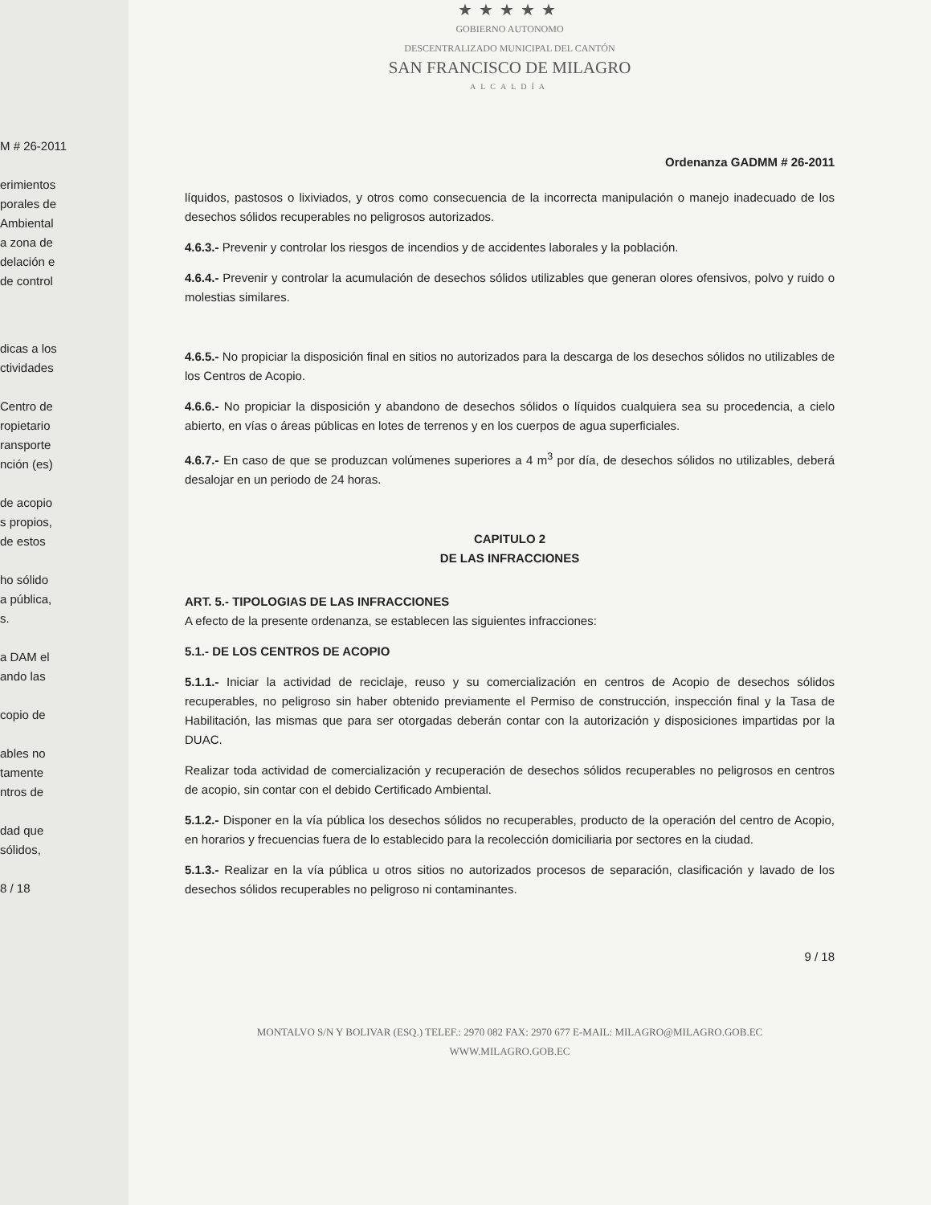M # 26-2011
erimientos
porales de
Ambiental
a zona de
delación e
de control
dicas a los
ctividades
Centro de
ropietario
ransporte
nción (es)
de acopio
s propios,
de estos
ho sólido
a pública,
s.
a DAM el
ando las
copio de
ables no
tamente
ntros de
dad que
sólidos,
8 / 18
★★★★★
GOBIERNO AUTONOMO
DESCENTRALIZADO MUNICIPAL DEL CANTÓN
SAN FRANCISCO DE MILAGRO
ALCALDÍA
Ordenanza GADMM # 26-2011
líquidos, pastosos o lixiviados, y otros como consecuencia de la incorrecta manipulación o manejo inadecuado de los desechos sólidos recuperables no peligrosos autorizados.
4.6.3.- Prevenir y controlar los riesgos de incendios y de accidentes laborales y la población.
4.6.4.- Prevenir y controlar la acumulación de desechos sólidos utilizables que generan olores ofensivos, polvo y ruido o molestias similares.
4.6.5.- No propiciar la disposición final en sitios no autorizados para la descarga de los desechos sólidos no utilizables de los Centros de Acopio.
4.6.6.- No propiciar la disposición y abandono de desechos sólidos o líquidos cualquiera sea su procedencia, a cielo abierto, en vías o áreas públicas en lotes de terrenos y en los cuerpos de agua superficiales.
4.6.7.- En caso de que se produzcan volúmenes superiores a 4 m<sup>3</sup> por día, de desechos sólidos no utilizables, deberá desalojar en un periodo de 24 horas.
CAPITULO 2
DE LAS INFRACCIONES
ART. 5.- TIPOLOGIAS DE LAS INFRACCIONES
A efecto de la presente ordenanza, se establecen las siguientes infracciones:
5.1.- DE LOS CENTROS DE ACOPIO
5.1.1.- Iniciar la actividad de reciclaje, reuso y su comercialización en centros de Acopio de desechos sólidos recuperables, no peligroso sin haber obtenido previamente el Permiso de construcción, inspección final y la Tasa de Habilitación, las mismas que para ser otorgadas deberán contar con la autorización y disposiciones impartidas por la DUAC.
Realizar toda actividad de comercialización y recuperación de desechos sólidos recuperables no peligrosos en centros de acopio, sin contar con el debido Certificado Ambiental.
5.1.2.- Disponer en la vía pública los desechos sólidos no recuperables, producto de la operación del centro de Acopio, en horarios y frecuencias fuera de lo establecido para la recolección domiciliaria por sectores en la ciudad.
5.1.3.- Realizar en la vía pública u otros sitios no autorizados procesos de separación, clasificación y lavado de los desechos sólidos recuperables no peligroso ni contaminantes.
9 / 18
MONTALVO S/N Y BOLIVAR (ESQ.) TELEF.: 2970 082 FAX: 2970 677 E-MAIL: MILAGRO@MILAGRO.GOB.EC
WWW.MILAGRO.GOB.EC